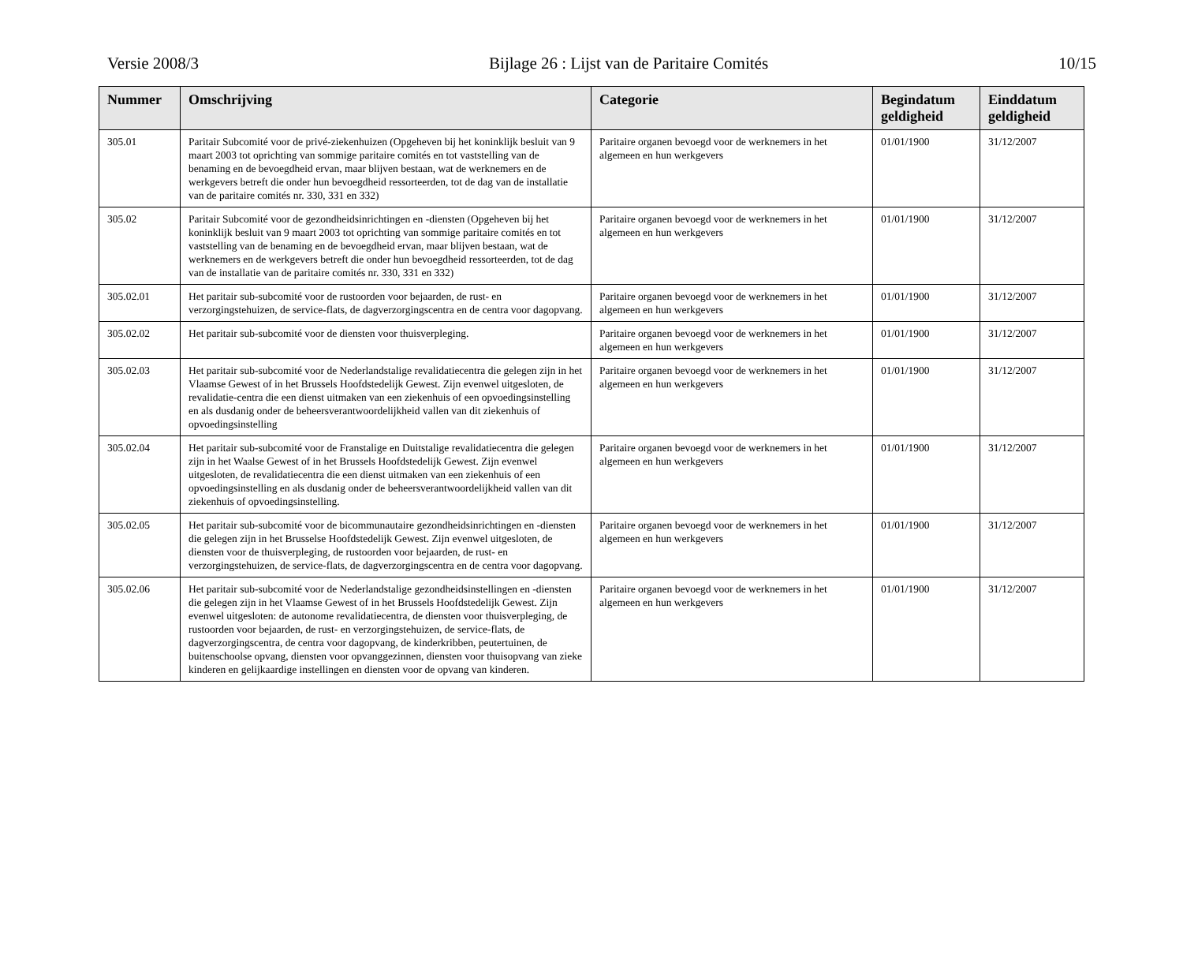Versie 2008/3 Bijlage 26 : Lijst van de Paritaire Comités 10/15
| Nummer | Omschrijving | Categorie | Begindatum geldigheid | Einddatum geldigheid |
| --- | --- | --- | --- | --- |
| 305.01 | Paritair Subcomité voor de privé-ziekenhuizen (Opgeheven bij het koninklijk besluit van 9 maart 2003 tot oprichting van sommige paritaire comités en tot vaststelling van de benaming en de bevoegdheid ervan, maar blijven bestaan, wat de werknemers en de werkgevers betreft die onder hun bevoegdheid ressorteerden, tot de dag van de installatie van de paritaire comités nr. 330, 331 en 332) | Paritaire organen bevoegd voor de werknemers in het algemeen en hun werkgevers | 01/01/1900 | 31/12/2007 |
| 305.02 | Paritair Subcomité voor de gezondheidsinrichtingen en -diensten (Opgeheven bij het koninklijk besluit van 9 maart 2003 tot oprichting van sommige paritaire comités en tot vaststelling van de benaming en de bevoegdheid ervan, maar blijven bestaan, wat de werknemers en de werkgevers betreft die onder hun bevoegdheid ressorteerden, tot de dag van de installatie van de paritaire comités nr. 330, 331 en 332) | Paritaire organen bevoegd voor de werknemers in het algemeen en hun werkgevers | 01/01/1900 | 31/12/2007 |
| 305.02.01 | Het paritair sub-subcomité voor de rustoorden voor bejaarden, de rust- en verzorgingstehuizen, de service-flats, de dagverzorgingscentra en de centra voor dagopvang. | Paritaire organen bevoegd voor de werknemers in het algemeen en hun werkgevers | 01/01/1900 | 31/12/2007 |
| 305.02.02 | Het paritair sub-subcomité voor de diensten voor thuisverpleging. | Paritaire organen bevoegd voor de werknemers in het algemeen en hun werkgevers | 01/01/1900 | 31/12/2007 |
| 305.02.03 | Het paritair sub-subcomité voor de Nederlandstalige revalidatiecentra die gelegen zijn in het Vlaamse Gewest of in het Brussels Hoofdstedelijk Gewest. Zijn evenwel uitgesloten, de revalidatie-centra die een dienst uitmaken van een ziekenhuis of een opvoedingsinstelling en als dusdanig onder de beheersverantwoordelijkheid vallen van dit ziekenhuis of opvoedingsinstelling | Paritaire organen bevoegd voor de werknemers in het algemeen en hun werkgevers | 01/01/1900 | 31/12/2007 |
| 305.02.04 | Het paritair sub-subcomité voor de Franstalige en Duitstalige revalidatiecentra die gelegen zijn in het Waalse Gewest of in het Brussels Hoofdstedelijk Gewest. Zijn evenwel uitgesloten, de revalidatiecentra die een dienst uitmaken van een ziekenhuis of een opvoedingsinstelling en als dusdanig onder de beheersverantwoordelijkheid vallen van dit ziekenhuis of opvoedingsinstelling. | Paritaire organen bevoegd voor de werknemers in het algemeen en hun werkgevers | 01/01/1900 | 31/12/2007 |
| 305.02.05 | Het paritair sub-subcomité voor de bicommunautaire gezondheidsinrichtingen en -diensten die gelegen zijn in het Brusselse Hoofdstedelijk Gewest. Zijn evenwel uitgesloten, de diensten voor de thuisverpleging, de rustoorden voor bejaarden, de rust- en verzorgingstehuizen, de service-flats, de dagverzorgingscentra en de centra voor dagopvang. | Paritaire organen bevoegd voor de werknemers in het algemeen en hun werkgevers | 01/01/1900 | 31/12/2007 |
| 305.02.06 | Het paritair sub-subcomité voor de Nederlandstalige gezondheidsinstellingen en -diensten die gelegen zijn in het Vlaamse Gewest of in het Brussels Hoofdstedelijk Gewest. Zijn evenwel uitgesloten: de autonome revalidatiecentra, de diensten voor thuisverpleging, de rustoorden voor bejaarden, de rust- en verzorgingstehuizen, de service-flats, de dagverzorgingscentra, de centra voor dagopvang, de kinderkribben, peutertuinen, de buitenschoolse opvang, diensten voor opvanggezinnen, diensten voor thuisopvang van zieke kinderen en gelijkaardige instellingen en diensten voor de opvang van kinderen. | Paritaire organen bevoegd voor de werknemers in het algemeen en hun werkgevers | 01/01/1900 | 31/12/2007 |